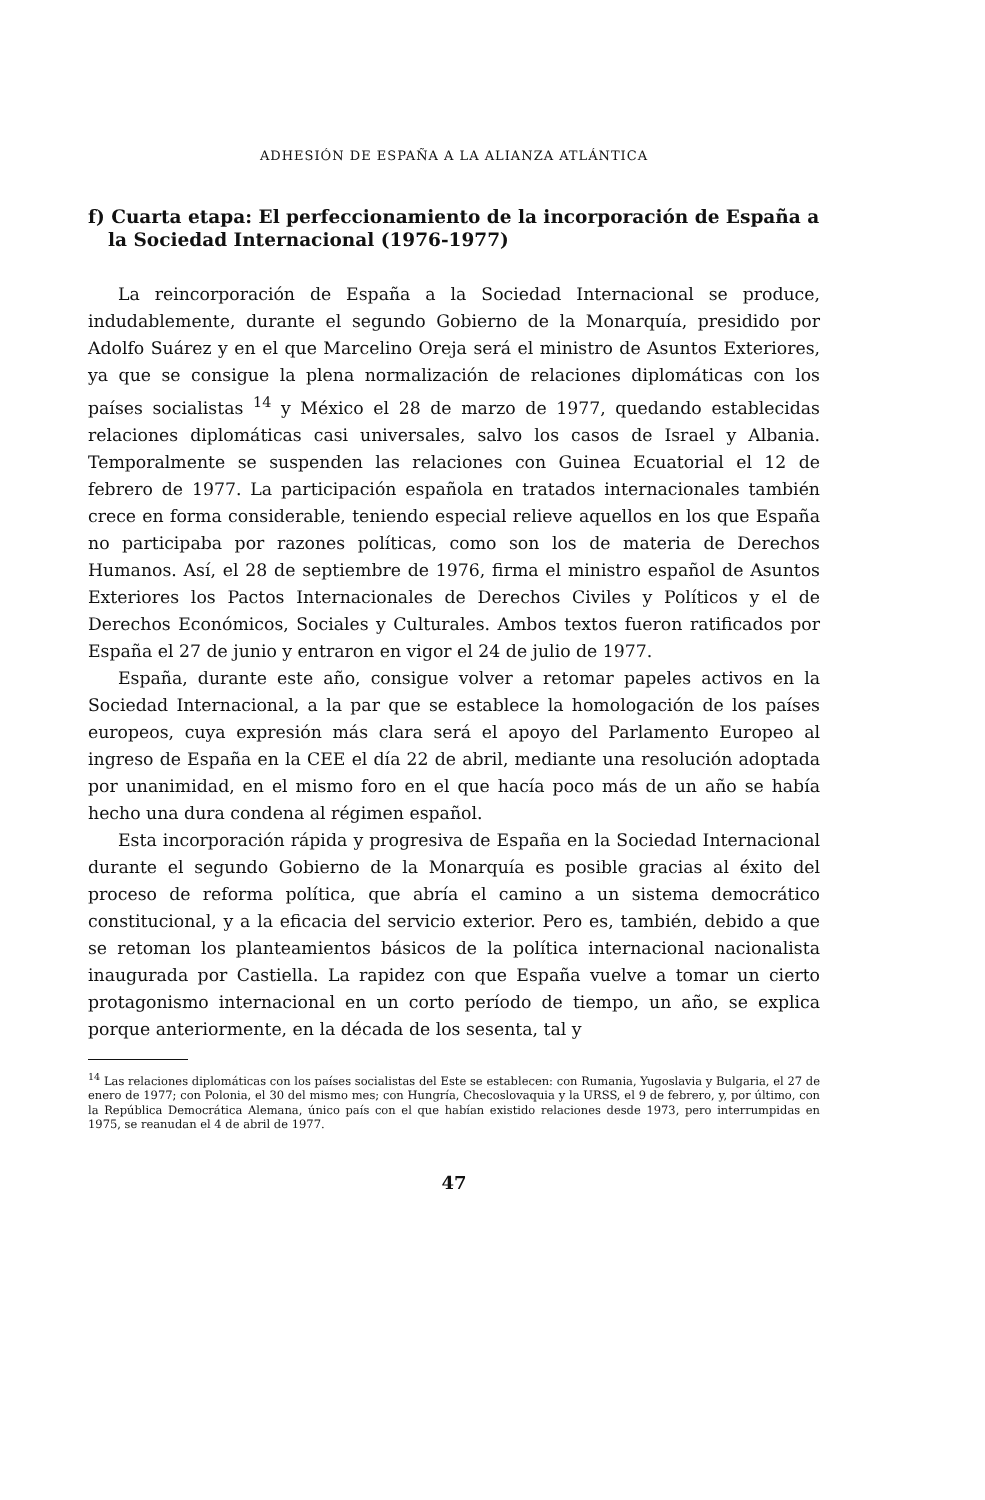ADHESIÓN DE ESPAÑA A LA ALIANZA ATLÁNTICA
f) Cuarta etapa: El perfeccionamiento de la incorporación de España a la Sociedad Internacional (1976-1977)
La reincorporación de España a la Sociedad Internacional se produce, indudablemente, durante el segundo Gobierno de la Monarquía, presidido por Adolfo Suárez y en el que Marcelino Oreja será el ministro de Asuntos Exteriores, ya que se consigue la plena normalización de relaciones diplomáticas con los países socialistas <sup>14</sup> y México el 28 de marzo de 1977, quedando establecidas relaciones diplomáticas casi universales, salvo los casos de Israel y Albania. Temporalmente se suspenden las relaciones con Guinea Ecuatorial el 12 de febrero de 1977. La participación española en tratados internacionales también crece en forma considerable, teniendo especial relieve aquellos en los que España no participaba por razones políticas, como son los de materia de Derechos Humanos. Así, el 28 de septiembre de 1976, firma el ministro español de Asuntos Exteriores los Pactos Internacionales de Derechos Civiles y Políticos y el de Derechos Económicos, Sociales y Culturales. Ambos textos fueron ratificados por España el 27 de junio y entraron en vigor el 24 de julio de 1977.
España, durante este año, consigue volver a retomar papeles activos en la Sociedad Internacional, a la par que se establece la homologación de los países europeos, cuya expresión más clara será el apoyo del Parlamento Europeo al ingreso de España en la CEE el día 22 de abril, mediante una resolución adoptada por unanimidad, en el mismo foro en el que hacía poco más de un año se había hecho una dura condena al régimen español.
Esta incorporación rápida y progresiva de España en la Sociedad Internacional durante el segundo Gobierno de la Monarquía es posible gracias al éxito del proceso de reforma política, que abría el camino a un sistema democrático constitucional, y a la eficacia del servicio exterior. Pero es, también, debido a que se retoman los planteamientos básicos de la política internacional nacionalista inaugurada por Castiella. La rapidez con que España vuelve a tomar un cierto protagonismo internacional en un corto período de tiempo, un año, se explica porque anteriormente, en la década de los sesenta, tal y
<sup>14</sup> Las relaciones diplomáticas con los países socialistas del Este se establecen: con Rumania, Yugoslavia y Bulgaria, el 27 de enero de 1977; con Polonia, el 30 del mismo mes; con Hungría, Checoslovaquia y la URSS, el 9 de febrero, y, por último, con la República Democrática Alemana, único país con el que habían existido relaciones desde 1973, pero interrumpidas en 1975, se reanudan el 4 de abril de 1977.
47